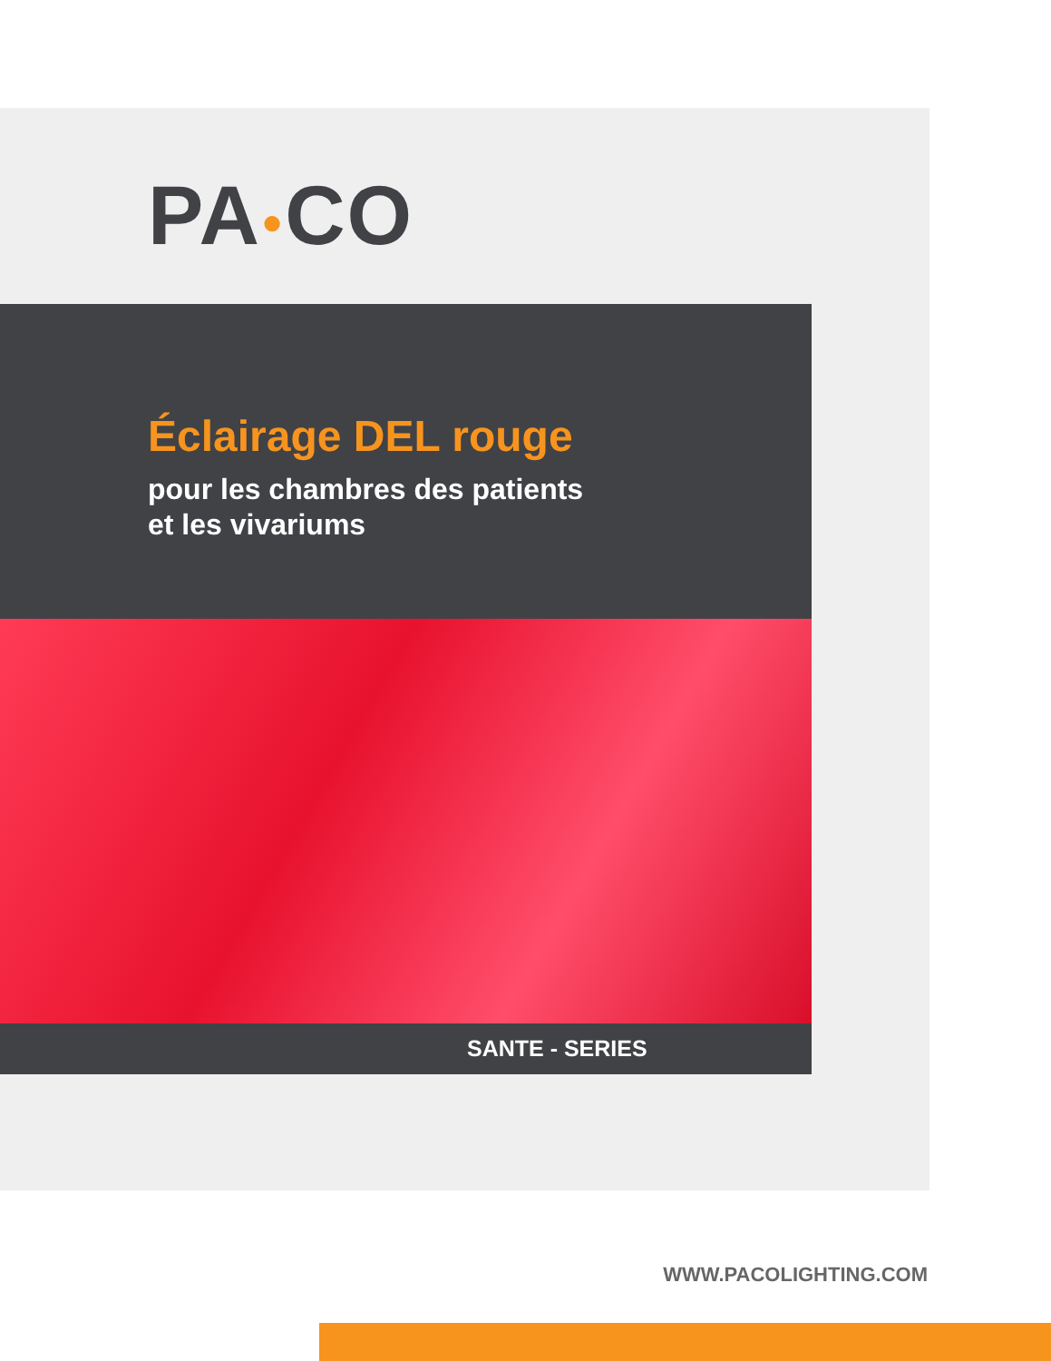PA●CO
Éclairage DEL rouge
pour les chambres des patients
et les vivariums
SANTE - SERIES
WWW.PACOLIGHTING.COM